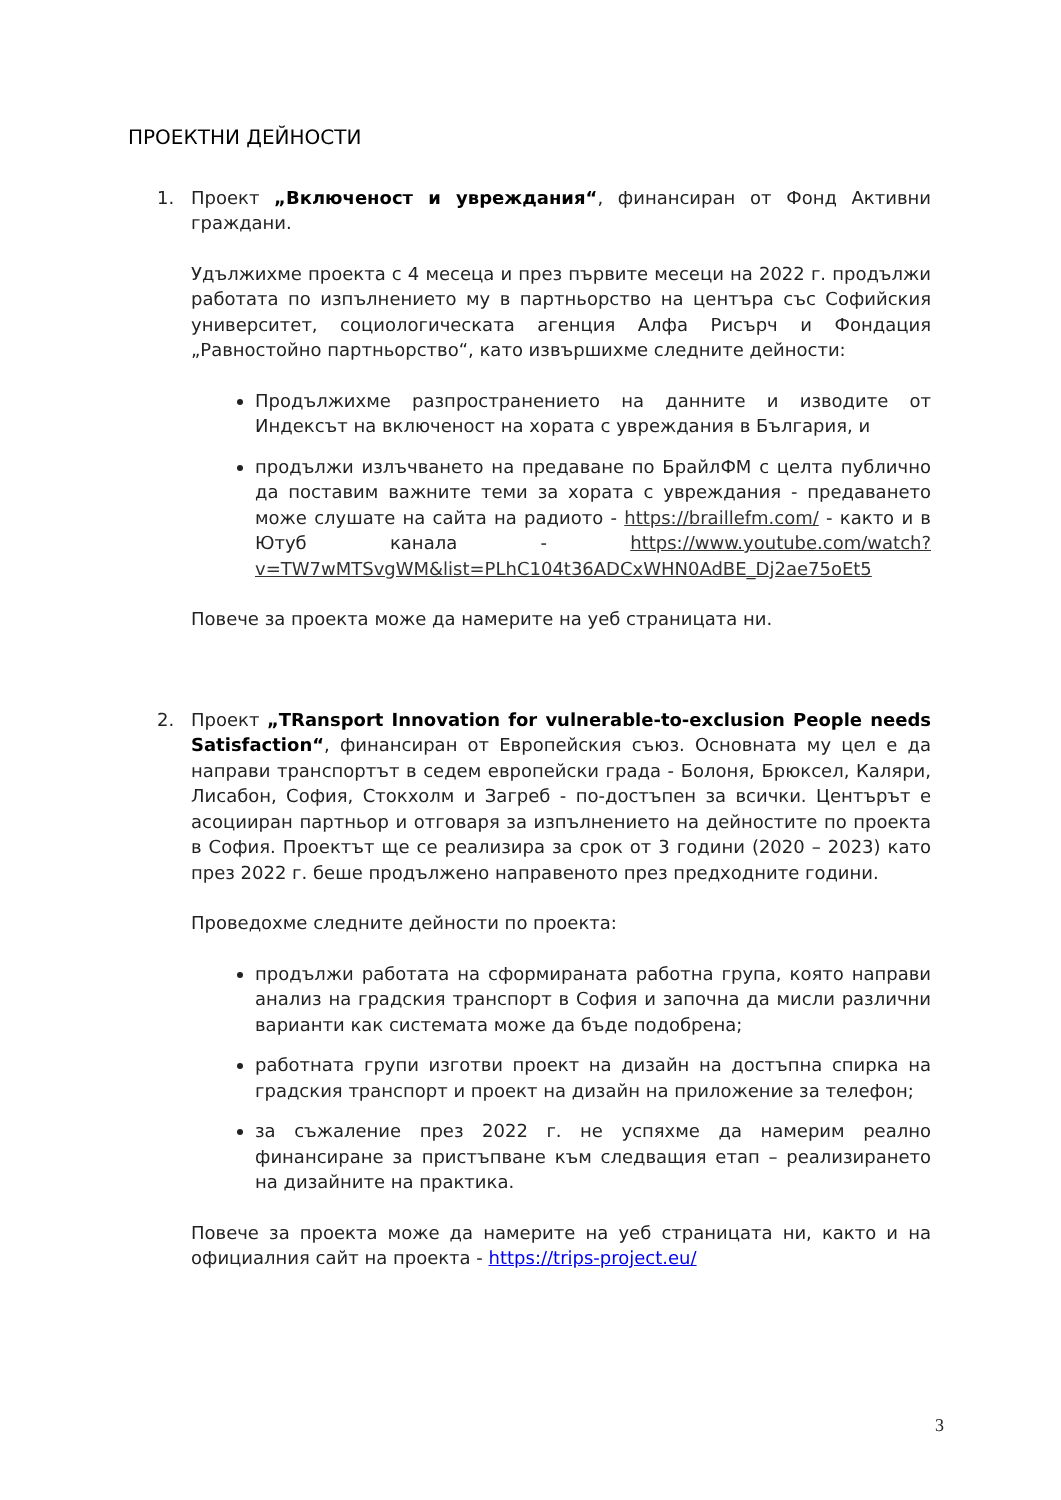ПРОЕКТНИ ДЕЙНОСТИ
1. Проект „Включеност и увреждания“, финансиран от Фонд Активни граждани.
Удължихме проекта с 4 месеца и през първите месеци на 2022 г. продължи работата по изпълнението му в партньорство на центъра със Софийския университет, социологическата агенция Алфа Рисърч и Фондация „Равностойно партньорство“, като извършихме следните дейности:
Продължихме разпространението на данните и изводите от Индексът на включеност на хората с увреждания в България, и
продължи излъчването на предаване по БрайлФМ с целта публично да поставим важните теми за хората с увреждания - предаването може слушате на сайта на радиото - https://braillefm.com/ - както и в Ютуб канала - https://www.youtube.com/watch?v=TW7wMTSvgWM&list=PLhC104t36ADCxWHN0AdBE_Dj2ae75oEt5
Повече за проекта може да намерите на уеб страницата ни.
2. Проект „TRansport Innovation for vulnerable-to-exclusion People needs Satisfaction“, финансиран от Европейския съюз. Основната му цел е да направи транспортът в седем европейски града - Болоня, Брюксел, Каляри, Лисабон, София, Стокхолм и Загреб - по-достъпен за всички. Центърът е асоцииран партньор и отговаря за изпълнението на дейностите по проекта в София. Проектът ще се реализира за срок от 3 години (2020 – 2023) като през 2022 г. беше продължено направеното през предходните години.
Проведохме следните дейности по проекта:
продължи работата на сформираната работна група, която направи анализ на градския транспорт в София и започна да мисли различни варианти как системата може да бъде подобрена;
работната групи изготви проект на дизайн на достъпна спирка на градския транспорт и проект на дизайн на приложение за телефон;
за съжаление през 2022 г. не успяхме да намерим реално финансиране за пристъпване към следващия етап – реализирането на дизайните на практика.
Повече за проекта може да намерите на уеб страницата ни, както и на официалния сайт на проекта - https://trips-project.eu/
3